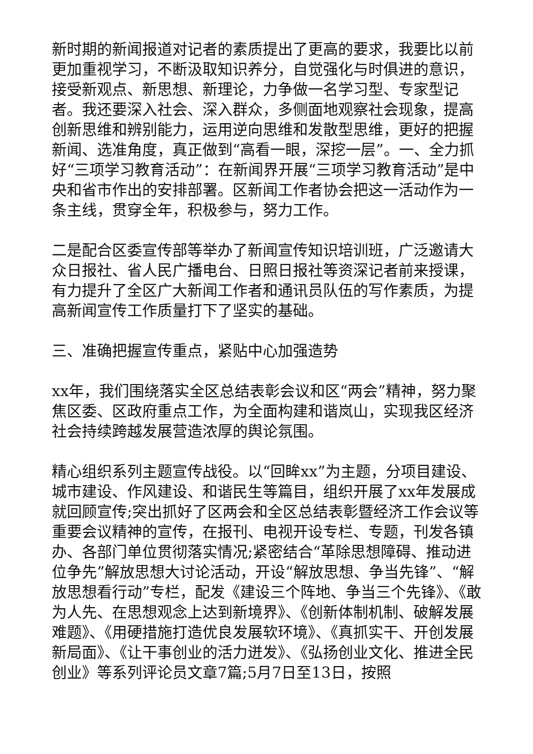新时期的新闻报道对记者的素质提出了更高的要求，我要比以前更加重视学习，不断汲取知识养分，自觉强化与时俱进的意识，接受新观点、新思想、新理论，力争做一名学习型、专家型记者。我还要深入社会、深入群众，多侧面地观察社会现象，提高创新思维和辨别能力，运用逆向思维和发散型思维，更好的把握新闻、选准角度，真正做到“高看一眼，深挖一层”。一、全力抓好“三项学习教育活动”：在新闻界开展“三项学习教育活动”是中央和省市作出的安排部署。区新闻工作者协会把这一活动作为一条主线，贯穿全年，积极参与，努力工作。
二是配合区委宣传部等举办了新闻宣传知识培训班，广泛邀请大众日报社、省人民广播电台、日照日报社等资深记者前来授课，有力提升了全区广大新闻工作者和通讯员队伍的写作素质，为提高新闻宣传工作质量打下了坚实的基础。
三、准确把握宣传重点，紧贴中心加强造势
xx年，我们围绕落实全区总结表彰会议和区“两会”精神，努力聚焦区委、区政府重点工作，为全面构建和谐岚山，实现我区经济社会持续跨越发展营造浓厚的舆论氛围。
精心组织系列主题宣传战役。以“回眸xx”为主题，分项目建设、城市建设、作风建设、和谐民生等篇目，组织开展了xx年发展成就回顾宣传;突出抓好了区两会和全区总结表彰暨经济工作会议等重要会议精神的宣传，在报刊、电视开设专栏、专题，刊发各镇办、各部门单位贯彻落实情况;紧密结合“革除思想障碍、推动进位争先”解放思想大讨论活动，开设“解放思想、争当先锋”、“解放思想看行动”专栏，配发《建设三个阵地、争当三个先锋》、《敢为人先、在思想观念上达到新境界》、《创新体制机制、破解发展难题》、《用硬措施打造优良发展软环境》、《真抓实干、开创发展新局面》、《让干事创业的活力迸发》、《弘扬创业文化、推进全民创业》等系列评论员文章7篇;5月7日至13日，按照